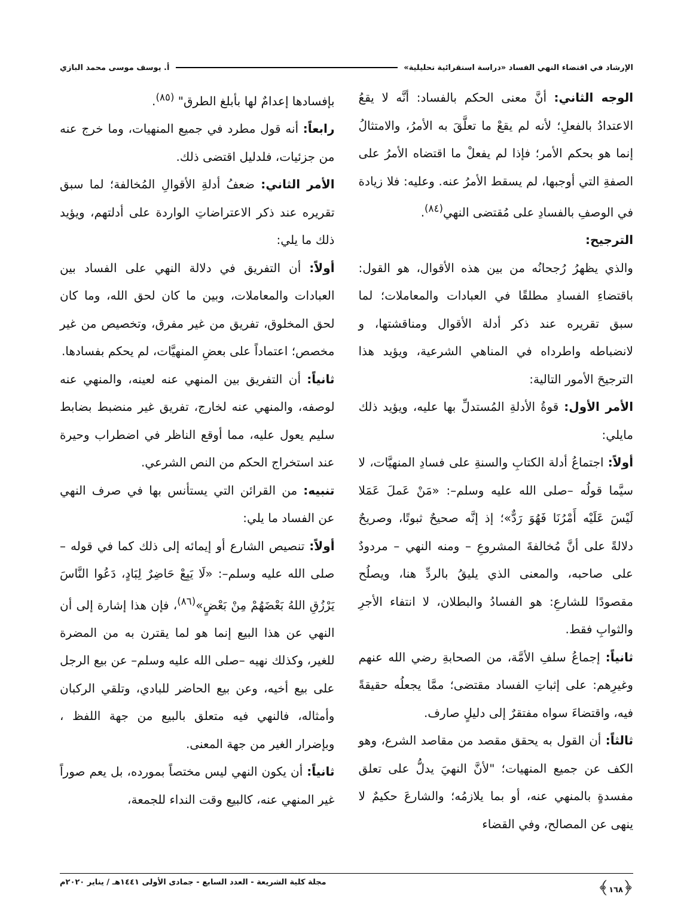الإرشاد في اقتضاء النهي الفساد «دراسة استقرائية تحليلية» أ. يوسف موسى محمد البازي
الوجه الثاني: أنَّ معنى الحكم بالفساد: أنَّه لا يقعُ الاعتدادُ بالفعلِ؛ لأنه لم يقعْ ما تعلَّقَ به الأمرُ، والامتثالُ إنما هو بحكم الأمر؛ فإذا لم يفعلْ ما اقتضاه الأمرُ على الصفةِ التي أوجبها، لم يسقط الأمرُ عنه. وعليه: فلا زيادة في الوصفِ بالفسادِ على مُقتضى النهي<sup>(٨٤)</sup>.
الترجيح:
والذي يظهرُ رُجحانُه من بين هذه الأقوال، هو القول: باقتضاءِ الفسادِ مطلقًا في العبادات والمعاملات؛ لما سبق تقريره عند ذكر أدلة الأقوال ومناقشتها، و لانضباطه واطرداه في المناهي الشرعية، ويؤيد هذا الترجيحَ الأمور التالية:
الأمر الأول: قوةُ الأدلةِ المُستدلِّ بها عليه، ويؤيد ذلك مايلي:
أولاً: اجتماعُ أدلة الكتابِ والسنةِ على فسادِ المنهيَّات، لا سيَّما قولُه –صلى الله عليه وسلم–: «مَنْ عَملَ عَمَلا لَيْسَ عَلَيْه أَمْرُنَا فَهُوَ رَدٌّ»؛ إذ إنَّه صحيحٌ ثبوتًا، وصريحٌ دلالةً على أنَّ مُخالفةَ المشروعِ – ومنه النهي – مردودٌ على صاحبه، والمعنى الذي يليقُ بالردِّ هنا، ويصلُح مقصودًا للشارعِ: هو الفسادُ والبطلان، لا انتفاء الأجرِ والثوابِ فقط.
ثانياً: إجماعُ سلفِ الأمَّة، من الصحابةِ رضي الله عنهم وغيرِهم: على إثباتِ الفساد مقتضى؛ ممَّا يجعلُه حقيقةً فيه، واقتضاءَ سواه مفتقرٌ إلى دليلٍ صارف.
ثالثاً: أن القول به يحقق مقصد من مقاصد الشرع، وهو الكف عن جميع المنهيات؛ "لأنَّ النهيَ يدلُّ على تعلق مفسدةٍ بالمنهي عنه، أو بما يلازمُه؛ والشارعَ حكيمٌ لا ينهى عن المصالح، وفي القضاء
بإفسادها إعدامٌ لها بأبلغ الطرق" <sup>(٨٥)</sup>.
رابعاً: أنه قول مطرد في جميع المنهيات، وما خرج عنه من جزئيات، فلدليل اقتضى ذلك.
الأمر الثاني: ضعفُ أدلةِ الأقوالِ المُخالفة؛ لما سبق تقريره عند ذكر الاعتراضاتِ الواردة على أدلتهم، ويؤيد ذلك ما يلي:
أولاً: أن التفريق في دلالة النهي على الفساد بين العبادات والمعاملات، وبين ما كان لحق الله، وما كان لحق المخلوق، تفريق من غير مفرق، وتخصيص من غير مخصص؛ اعتماداً على بعضِ المنهيَّات، لم يحكم بفسادها.
ثانياً: أن التفريق بين المنهي عنه لعينه، والمنهي عنه لوصفه، والمنهي عنه لخارج، تفريق غير منضبط بضابط سليم يعول عليه، مما أوقع الناظر في اضطراب وحيرة عند استخراج الحكم من النص الشرعي.
تنبيه: من القرائن التي يستأنس بها في صرف النهي عن الفساد ما يلي:
أولاً: تنصيص الشارع أو إيمائه إلى ذلك كما في قوله –صلى الله عليه وسلم–: «لَا يَبِعْ حَاضِرٌ لِبَادٍ، دَعُوا النَّاسَ يَرْزُقِ اللهُ بَعْضَهُمْ مِنْ بَعْضٍ»<sup>(٨٦)</sup>، فإن هذا إشارة إلى أن النهي عن هذا البيع إنما هو لما يقترن به من المضرة للغير، وكذلك نهيه –صلى الله عليه وسلم– عن بيع الرجل على بيع أخيه، وعن بيع الحاضر للبادي، وتلقي الركبان وأمثاله، فالنهي فيه متعلق بالبيع من جهة اللفظ ، وبإضرار الغير من جهة المعنى.
ثانياً: أن يكون النهي ليس مختصاً بمورده، بل يعم صوراً غير المنهي عنه، كالبيع وقت النداء للجمعة،
﴿١٦٨﴾ مجلة كلية الشريعة - العدد السابع - جمادى الأولى ١٤٤١هـ / يناير ٢٠٢٠م